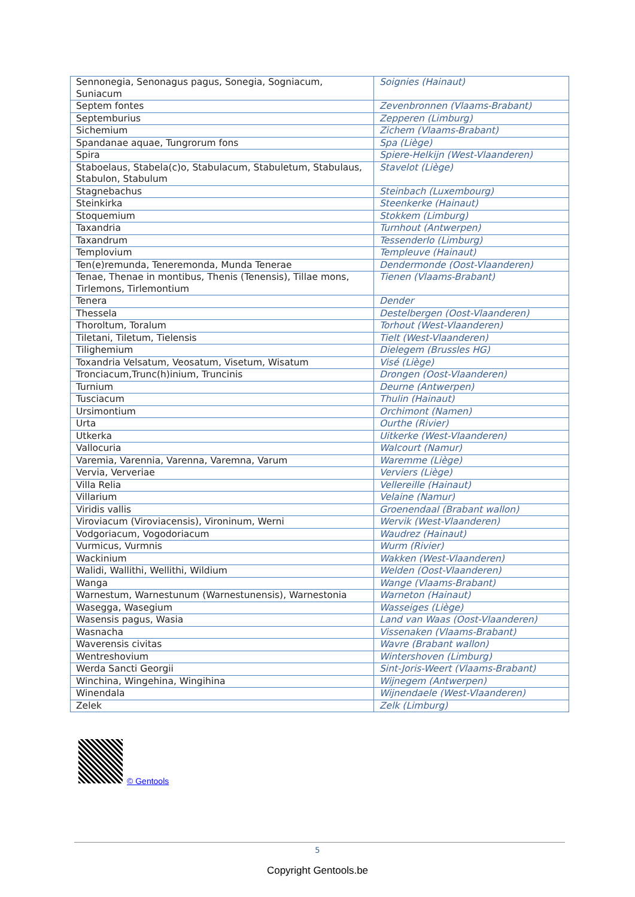| Sennonegia, Senonagus pagus, Sonegia, Sogniacum, Suniacum | Soignies (Hainaut) |
| Septem fontes | Zevenbronnen (Vlaams-Brabant) |
| Septemburius | Zepperen (Limburg) |
| Sichemium | Zichem (Vlaams-Brabant) |
| Spandanae aquae, Tungrorum fons | Spa (Liège) |
| Spira | Spiere-Helkijn (West-Vlaanderen) |
| Staboelaus, Stabela(c)o, Stabulacum, Stabuletum, Stabulaus, Stabulon, Stabulum | Stavelot (Liège) |
| Stagnebachus | Steinbach (Luxembourg) |
| Steinkirka | Steenkerke (Hainaut) |
| Stoquemium | Stokkem (Limburg) |
| Taxandria | Turnhout (Antwerpen) |
| Taxandrum | Tessenderlo (Limburg) |
| Templovium | Templeuve (Hainaut) |
| Ten(e)remunda, Teneremonda, Munda Tenerae | Dendermonde (Oost-Vlaanderen) |
| Tenae, Thenae in montibus, Thenis (Tenensis), Tillae mons, Tirlemons, Tirlemontium | Tienen (Vlaams-Brabant) |
| Tenera | Dender |
| Thessela | Destelbergen (Oost-Vlaanderen) |
| Thoroltum, Toralum | Torhout (West-Vlaanderen) |
| Tiletani, Tiletum, Tielensis | Tielt (West-Vlaanderen) |
| Tilighemium | Dielegem (Brussles HG) |
| Toxandria Velsatum, Veosatum, Visetum, Wisatum | Visé (Liège) |
| Tronciacum,Trunc(h)inium, Truncinis | Drongen (Oost-Vlaanderen) |
| Turnium | Deurne (Antwerpen) |
| Tusciacum | Thulin (Hainaut) |
| Ursimontium | Orchimont (Namen) |
| Urta | Ourthe (Rivier) |
| Utkerka | Uitkerke (West-Vlaanderen) |
| Vallocuria | Walcourt (Namur) |
| Varemia, Varennia, Varenna, Varemna, Varum | Waremme (Liège) |
| Vervia, Ververiae | Verviers (Liège) |
| Villa Relia | Vellereille (Hainaut) |
| Villarium | Velaine (Namur) |
| Viridis vallis | Groenendaal (Brabant wallon) |
| Viroviacum (Viroviacensis), Vironinum, Werni | Wervik (West-Vlaanderen) |
| Vodgoriacum, Vogodoriacum | Waudrez (Hainaut) |
| Vurmicus, Vurmnis | Wurm (Rivier) |
| Wackinium | Wakken (West-Vlaanderen) |
| Walidi, Wallithi, Wellithi, Wildium | Welden (Oost-Vlaanderen) |
| Wanga | Wange (Vlaams-Brabant) |
| Warnestum, Warnestunum (Warnestunensis), Warnestonia | Warneton (Hainaut) |
| Wasegga, Wasegium | Wasseiges (Liège) |
| Wasensis pagus, Wasia | Land van Waas (Oost-Vlaanderen) |
| Wasnacha | Vissenaken (Vlaams-Brabant) |
| Waverensis civitas | Wavre (Brabant wallon) |
| Wentreshovium | Wintershoven (Limburg) |
| Werda Sancti Georgii | Sint-Joris-Weert (Vlaams-Brabant) |
| Winchina, Wingehina, Wingihina | Wijnegem (Antwerpen) |
| Winendala | Wijnendaele (West-Vlaanderen) |
| Zelek | Zelk (Limburg) |
© Gentools
5
Copyright Gentools.be